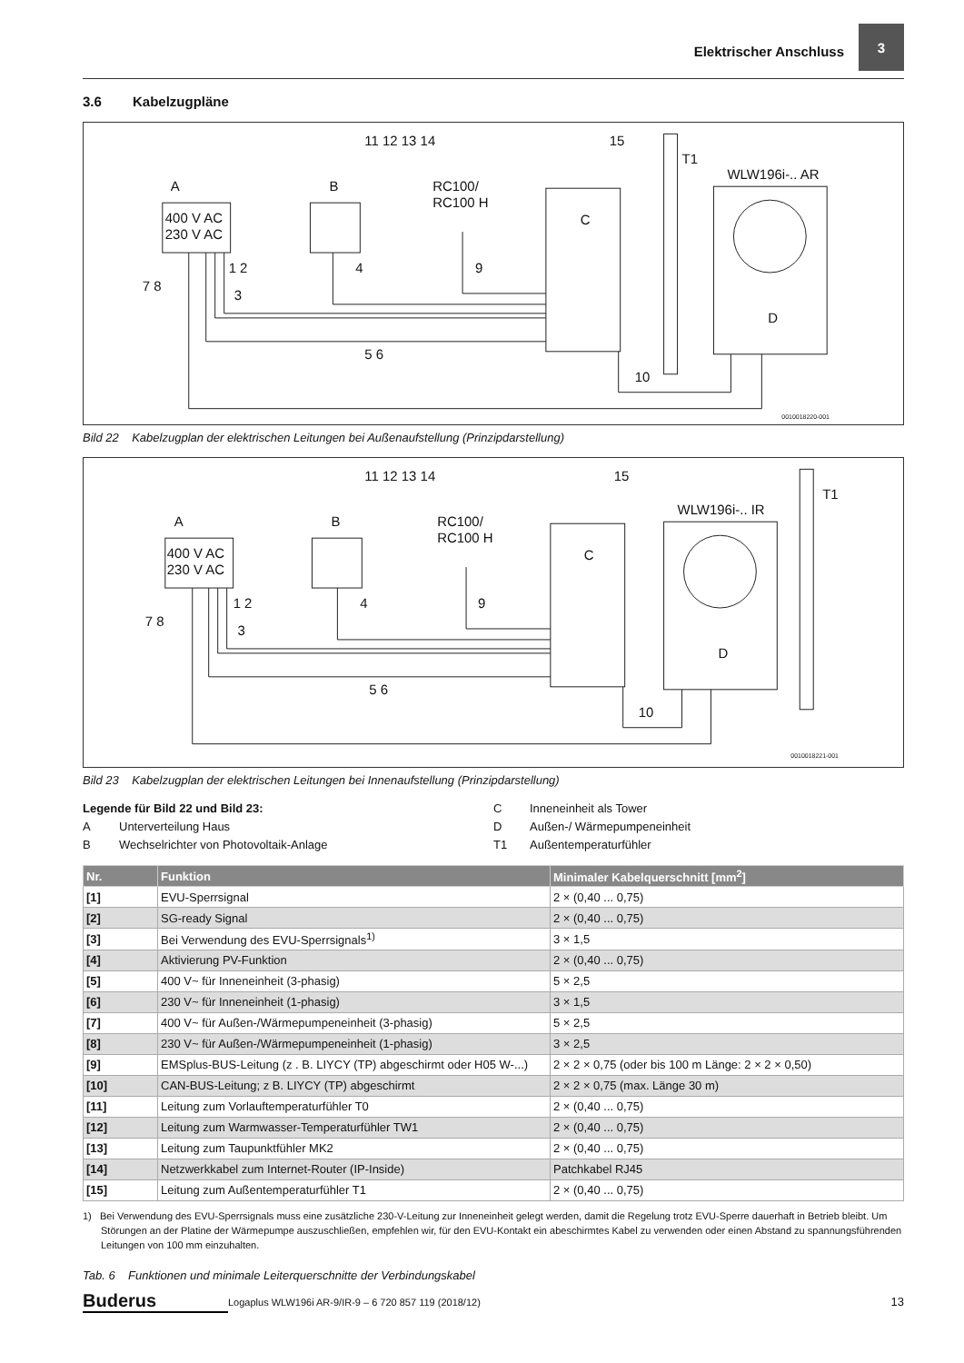Elektrischer Anschluss
3
3.6 Kabelzugpläne
400 V AC
230 V AC
RC100/
RC100 H
WLW196i-.. AR
T1
11 12 13 14
15
A
B
C
D
1 2
7 8
3
4
9
5 6
10
0010018220-001
Bild 22 Kabelzugplan der elektrischen Leitungen bei Außenaufstellung (Prinzipdarstellung)
400 V AC
230 V AC
RC100/
RC100 H
WLW196i-.. IR
T1
11 12 13 14
15
A
B
C
D
1 2
7 8
3
4
9
5 6
10
0010018221-001
Bild 23 Kabelzugplan der elektrischen Leitungen bei Innenaufstellung (Prinzipdarstellung)
Legende für Bild 22 und Bild 23:
A Unterverteilung Haus
B Wechselrichter von Photovoltaik-Anlage
C Inneneinheit als Tower
D Außen-/ Wärmepumpeneinheit
T1 Außentemperaturfühler
| Nr. | Funktion | Minimaler Kabelquerschnitt [mm<sup>2</sup>] |
| --- | --- | --- |
| [1] | EVU-Sperrsignal | 2 × (0,40 ... 0,75) |
| [2] | SG-ready Signal | 2 × (0,40 ... 0,75) |
| [3] | Bei Verwendung des EVU-Sperrsignals<sup>1)</sup> | 3 × 1,5 |
| [4] | Aktivierung PV-Funktion | 2 × (0,40 ... 0,75) |
| [5] | 400 V~ für Inneneinheit (3-phasig) | 5 × 2,5 |
| [6] | 230 V~ für Inneneinheit (1-phasig) | 3 × 1,5 |
| [7] | 400 V~ für Außen-/Wärmepumpeneinheit (3-phasig) | 5 × 2,5 |
| [8] | 230 V~ für Außen-/Wärmepumpeneinheit (1-phasig) | 3 × 2,5 |
| [9] | EMSplus-BUS-Leitung (z . B. LIYCY (TP) abgeschirmt oder H05 W-...) | 2 × 2 × 0,75 (oder bis 100 m Länge: 2 × 2 × 0,50) |
| [10] | CAN-BUS-Leitung; z B. LIYCY (TP) abgeschirmt | 2 × 2 × 0,75 (max. Länge 30 m) |
| [11] | Leitung zum Vorlauftemperaturfühler T0 | 2 × (0,40 ... 0,75) |
| [12] | Leitung zum Warmwasser-Temperaturfühler TW1 | 2 × (0,40 ... 0,75) |
| [13] | Leitung zum Taupunktfühler MK2 | 2 × (0,40 ... 0,75) |
| [14] | Netzwerkkabel zum Internet-Router (IP-Inside) | Patchkabel RJ45 |
| [15] | Leitung zum Außentemperaturfühler T1 | 2 × (0,40 ... 0,75) |
1) Bei Verwendung des EVU-Sperrsignals muss eine zusätzliche 230-V-Leitung zur Inneneinheit gelegt werden, damit die Regelung trotz EVU-Sperre dauerhaft in Betrieb bleibt. Um Störungen an der Platine der Wärmepumpe auszuschließen, empfehlen wir, für den EVU-Kontakt ein abeschirmtes Kabel zu verwenden oder einen Abstand zu spannungsführenden Leitungen von 100 mm einzuhalten.
Tab. 6 Funktionen und minimale Leiterquerschnitte der Verbindungskabel
Buderus
Logaplus WLW196i AR-9/IR-9 – 6 720 857 119 (2018/12)
13